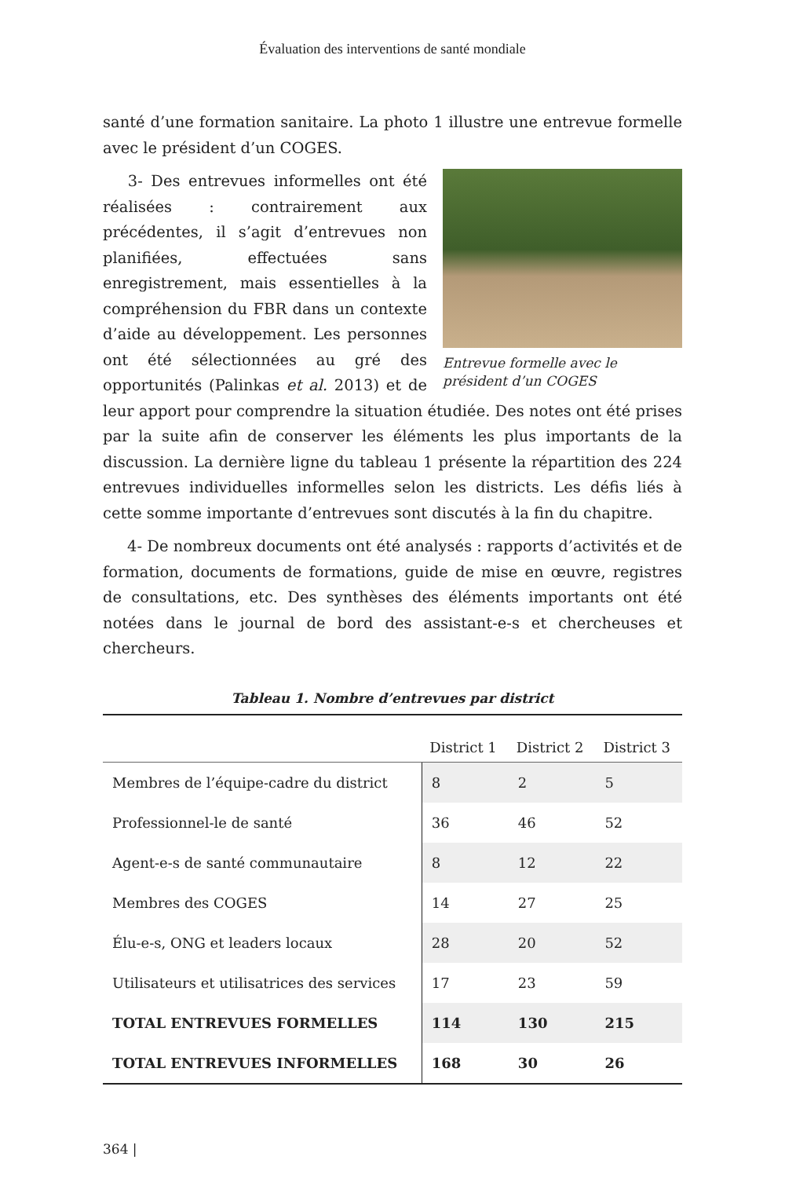Évaluation des interventions de santé mondiale
santé d’une formation sanitaire. La photo 1 illustre une entrevue formelle avec le président d’un COGES.
Entrevue formelle avec le président d’un COGES
3- Des entrevues informelles ont été réalisées : contrairement aux précédentes, il s’agit d’entrevues non planifiées, effectuées sans enregistrement, mais essentielles à la compréhension du FBR dans un contexte d’aide au développement. Les personnes ont été sélectionnées au gré des opportunités (Palinkas et al. 2013) et de leur apport pour comprendre la situation étudiée. Des notes ont été prises par la suite afin de conserver les éléments les plus importants de la discussion. La dernière ligne du tableau 1 présente la répartition des 224 entrevues individuelles informelles selon les districts. Les défis liés à cette somme importante d’entrevues sont discutés à la fin du chapitre.
4- De nombreux documents ont été analysés : rapports d’activités et de formation, documents de formations, guide de mise en œuvre, registres de consultations, etc. Des synthèses des éléments importants ont été notées dans le journal de bord des assistant-e-s et chercheuses et chercheurs.
Tableau 1. Nombre d’entrevues par district
| | District 1 | District 2 | District 3 |
| --- | --- | --- | --- |
| Membres de l’équipe-cadre du district | 8 | 2 | 5 |
| Professionnel-le de santé | 36 | 46 | 52 |
| Agent-e-s de santé communautaire | 8 | 12 | 22 |
| Membres des COGES | 14 | 27 | 25 |
| Élu-e-s, ONG et leaders locaux | 28 | 20 | 52 |
| Utilisateurs et utilisatrices des services | 17 | 23 | 59 |
| TOTAL ENTREVUES FORMELLES | 114 | 130 | 215 |
| TOTAL ENTREVUES INFORMELLES | 168 | 30 | 26 |
364 |